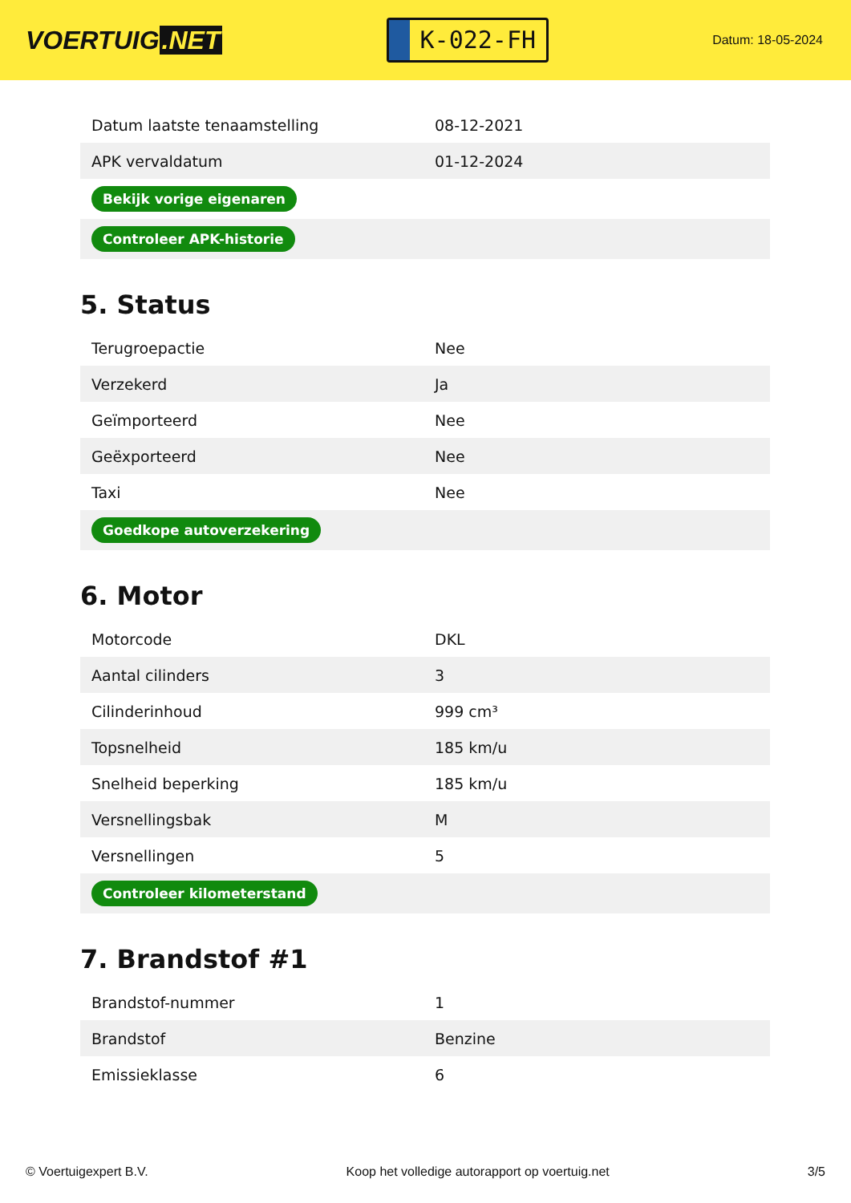VOERTUIG.NET
K-022-FH
Datum: 18-05-2024
| Datum laatste tenaamstelling | 08-12-2021 |
| APK vervaldatum | 01-12-2024 |
| Bekijk vorige eigenaren | |
| Controleer APK-historie | |
5. Status
| Terugroepactie | Nee |
| Verzekerd | Ja |
| Geïmporteerd | Nee |
| Geëxporteerd | Nee |
| Taxi | Nee |
| Goedkope autoverzekering | |
6. Motor
| Motorcode | DKL |
| Aantal cilinders | 3 |
| Cilinderinhoud | 999 cm³ |
| Topsnelheid | 185 km/u |
| Snelheid beperking | 185 km/u |
| Versnellingsbak | M |
| Versnellingen | 5 |
| Controleer kilometerstand | |
7. Brandstof #1
| Brandstof-nummer | 1 |
| Brandstof | Benzine |
| Emissieklasse | 6 |
© Voertuigexpert B.V. Koop het volledige autorapport op voertuig.net 3/5